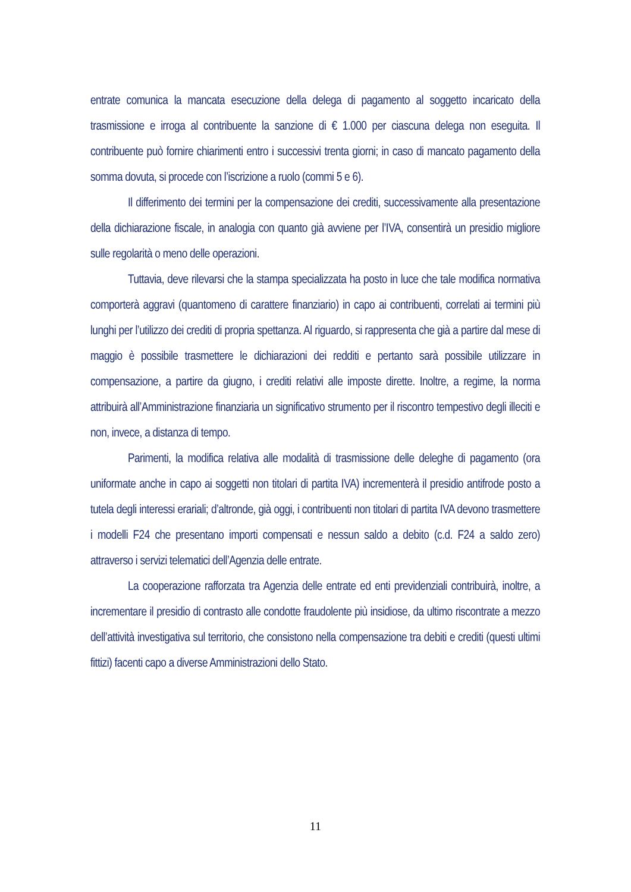entrate comunica la mancata esecuzione della delega di pagamento al soggetto incaricato della trasmissione e irroga al contribuente la sanzione di € 1.000 per ciascuna delega non eseguita. Il contribuente può fornire chiarimenti entro i successivi trenta giorni; in caso di mancato pagamento della somma dovuta, si procede con l’iscrizione a ruolo (commi 5 e 6).
Il differimento dei termini per la compensazione dei crediti, successivamente alla presentazione della dichiarazione fiscale, in analogia con quanto già avviene per l’IVA, consentirà un presidio migliore sulle regolarità o meno delle operazioni.
Tuttavia, deve rilevarsi che la stampa specializzata ha posto in luce che tale modifica normativa comporterà aggravi (quantomeno di carattere finanziario) in capo ai contribuenti, correlati ai termini più lunghi per l’utilizzo dei crediti di propria spettanza. Al riguardo, si rappresenta che già a partire dal mese di maggio è possibile trasmettere le dichiarazioni dei redditi e pertanto sarà possibile utilizzare in compensazione, a partire da giugno, i crediti relativi alle imposte dirette. Inoltre, a regime, la norma attribuirà all’Amministrazione finanziaria un significativo strumento per il riscontro tempestivo degli illeciti e non, invece, a distanza di tempo.
Parimenti, la modifica relativa alle modalità di trasmissione delle deleghe di pagamento (ora uniformate anche in capo ai soggetti non titolari di partita IVA) incrementerà il presidio antifrode posto a tutela degli interessi erariali; d’altronde, già oggi, i contribuenti non titolari di partita IVA devono trasmettere i modelli F24 che presentano importi compensati e nessun saldo a debito (c.d. F24 a saldo zero) attraverso i servizi telematici dell’Agenzia delle entrate.
La cooperazione rafforzata tra Agenzia delle entrate ed enti previdenziali contribuirà, inoltre, a incrementare il presidio di contrasto alle condotte fraudolente più insidiose, da ultimo riscontrate a mezzo dell’attività investigativa sul territorio, che consistono nella compensazione tra debiti e crediti (questi ultimi fittizi) facenti capo a diverse Amministrazioni dello Stato.
11